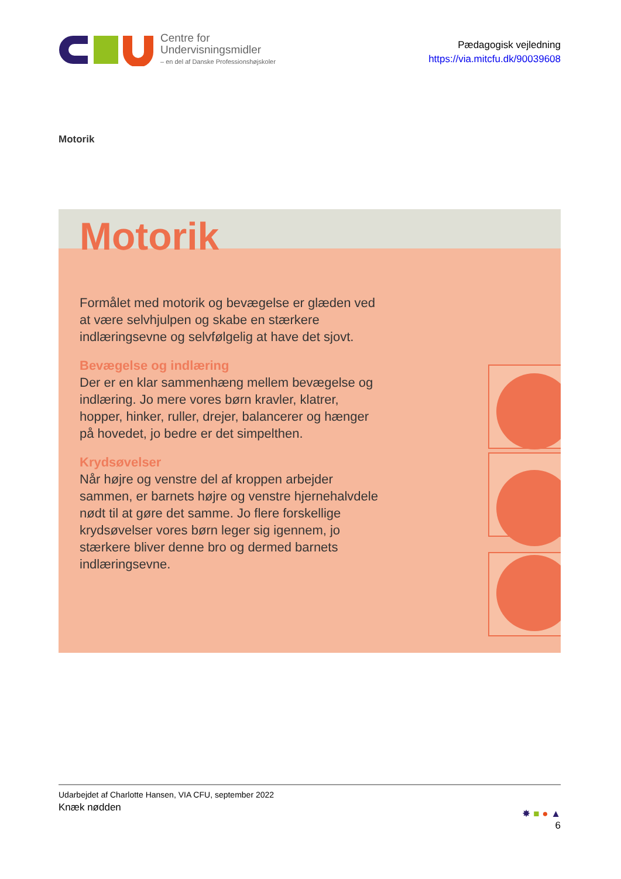Centre for
Undervisningsmidler
– en del af Danske Professionshøjskoler
Pædagogisk vejledning
https://via.mitcfu.dk/90039608
Motorik
Motorik
Formålet med motorik og bevægelse er glæden ved at være selvhjulpen og skabe en stærkere indlæringsevne og selvfølgelig at have det sjovt.
Bevægelse og indlæring
Der er en klar sammenhæng mellem bevægelse og indlæring. Jo mere vores børn kravler, klatrer, hopper, hinker, ruller, drejer, balancerer og hænger på hovedet, jo bedre er det simpelthen.
Krydsøvelser
Når højre og venstre del af kroppen arbejder sammen, er barnets højre og venstre hjernehalvdele nødt til at gøre det samme. Jo flere forskellige krydsøvelser vores børn leger sig igennem, jo stærkere bliver denne bro og dermed barnets indlæringsevne.
Udarbejdet af Charlotte Hansen, VIA CFU, september 2022
Knæk nødden
✸ ■ ● ▲
6